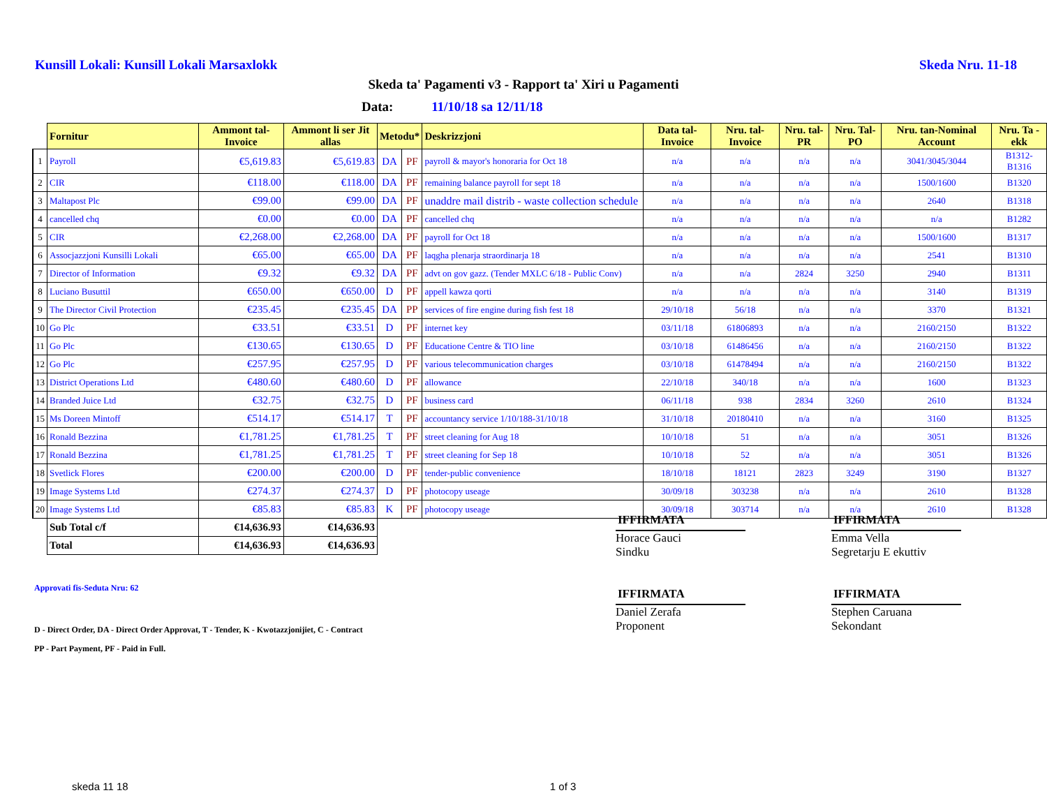Kunsill Lokali: Kunsill Lokali Marsaxlokk
Skeda Nru. 11-18
Skeda ta' Pagamenti v3 - Rapport ta' Xiri u Pagamenti
Data: 11/10/18 sa 12/11/18
| | Fornitur | Ammont tal-Invoice | Ammont li ser Jit allas | Metodu* | | Deskrizzjoni | Data tal-Invoice | Nru. tal-Invoice | Nru. tal-PR | Nru. Tal-PO | Nru. tan-Nominal Account | Nru. Ta -ekk |
| --- | --- | --- | --- | --- | --- | --- | --- | --- | --- | --- | --- | --- |
| 1 | Payroll | €5,619.83 | €5,619.83 | DA | PF | payroll & mayor's honoraria for Oct 18 | n/a | n/a | n/a | n/a | 3041/3045/3044 | B1312-B1316 |
| 2 | CIR | €118.00 | €118.00 | DA | PF | remaining balance payroll for sept 18 | n/a | n/a | n/a | n/a | 1500/1600 | B1320 |
| 3 | Maltapost Plc | €99.00 | €99.00 | DA | PF | unaddre mail distrib - waste collection schedule | n/a | n/a | n/a | n/a | 2640 | B1318 |
| 4 | cancelled chq | €0.00 | €0.00 | DA | PF | cancelled chq | n/a | n/a | n/a | n/a | n/a | B1282 |
| 5 | CIR | €2,268.00 | €2,268.00 | DA | PF | payroll for Oct 18 | n/a | n/a | n/a | n/a | 1500/1600 | B1317 |
| 6 | Assocjazzjoni Kunsilli Lokali | €65.00 | €65.00 | DA | PF | laqgha plenarja straordinarja 18 | n/a | n/a | n/a | n/a | 2541 | B1310 |
| 7 | Director of Information | €9.32 | €9.32 | DA | PF | advt on gov gazz. (Tender MXLC 6/18 - Public Conv) | n/a | n/a | 2824 | 3250 | 2940 | B1311 |
| 8 | Luciano Busuttil | €650.00 | €650.00 | D | PF | appell kawza qorti | n/a | n/a | n/a | n/a | 3140 | B1319 |
| 9 | The Director Civil Protection | €235.45 | €235.45 | DA | PP | services of fire engine during fish fest 18 | 29/10/18 | 56/18 | n/a | n/a | 3370 | B1321 |
| 10 | Go Plc | €33.51 | €33.51 | D | PF | internet key | 03/11/18 | 61806893 | n/a | n/a | 2160/2150 | B1322 |
| 11 | Go Plc | €130.65 | €130.65 | D | PF | Educatione Centre & TIO line | 03/10/18 | 61486456 | n/a | n/a | 2160/2150 | B1322 |
| 12 | Go Plc | €257.95 | €257.95 | D | PF | various telecommunication charges | 03/10/18 | 61478494 | n/a | n/a | 2160/2150 | B1322 |
| 13 | District Operations Ltd | €480.60 | €480.60 | D | PF | allowance | 22/10/18 | 340/18 | n/a | n/a | 1600 | B1323 |
| 14 | Branded Juice Ltd | €32.75 | €32.75 | D | PF | business card | 06/11/18 | 938 | 2834 | 3260 | 2610 | B1324 |
| 15 | Ms Doreen Mintoff | €514.17 | €514.17 | T | PF | accountancy service 1/10/188-31/10/18 | 31/10/18 | 20180410 | n/a | n/a | 3160 | B1325 |
| 16 | Ronald Bezzina | €1,781.25 | €1,781.25 | T | PF | street cleaning for Aug 18 | 10/10/18 | 51 | n/a | n/a | 3051 | B1326 |
| 17 | Ronald Bezzina | €1,781.25 | €1,781.25 | T | PF | street cleaning for Sep 18 | 10/10/18 | 52 | n/a | n/a | 3051 | B1326 |
| 18 | Svetlick Flores | €200.00 | €200.00 | D | PF | tender-public convenience | 18/10/18 | 18121 | 2823 | 3249 | 3190 | B1327 |
| 19 | Image Systems Ltd | €274.37 | €274.37 | D | PF | photocopy useage | 30/09/18 | 303238 | n/a | n/a | 2610 | B1328 |
| 20 | Image Systems Ltd | €85.83 | €85.83 | K | PF | photocopy useage | 30/09/18 | 303714 | n/a | n/a | 2610 | B1328 |
| | Sub Total c/f | €14,636.93 | €14,636.93 | | | | | | | | | |
| | Total | €14,636.93 | €14,636.93 | | | | | | | | | |
Approvati fis-Seduta Nru: 62
D - Direct Order, DA - Direct Order Approvat, T - Tender, K - Kwotazzjonijiet, C - Contract
PP - Part Payment, PF - Paid in Full.
IFFIRMATA
Horace Gauci
Sindku
IFFIRMATA
Daniel Zerafa
Proponent
IFFIRMATA
Emma Vella
Segretarju E ekuttiv
IFFIRMATA
Stephen Caruana
Sekondant
skeda 11 18 1 of 3